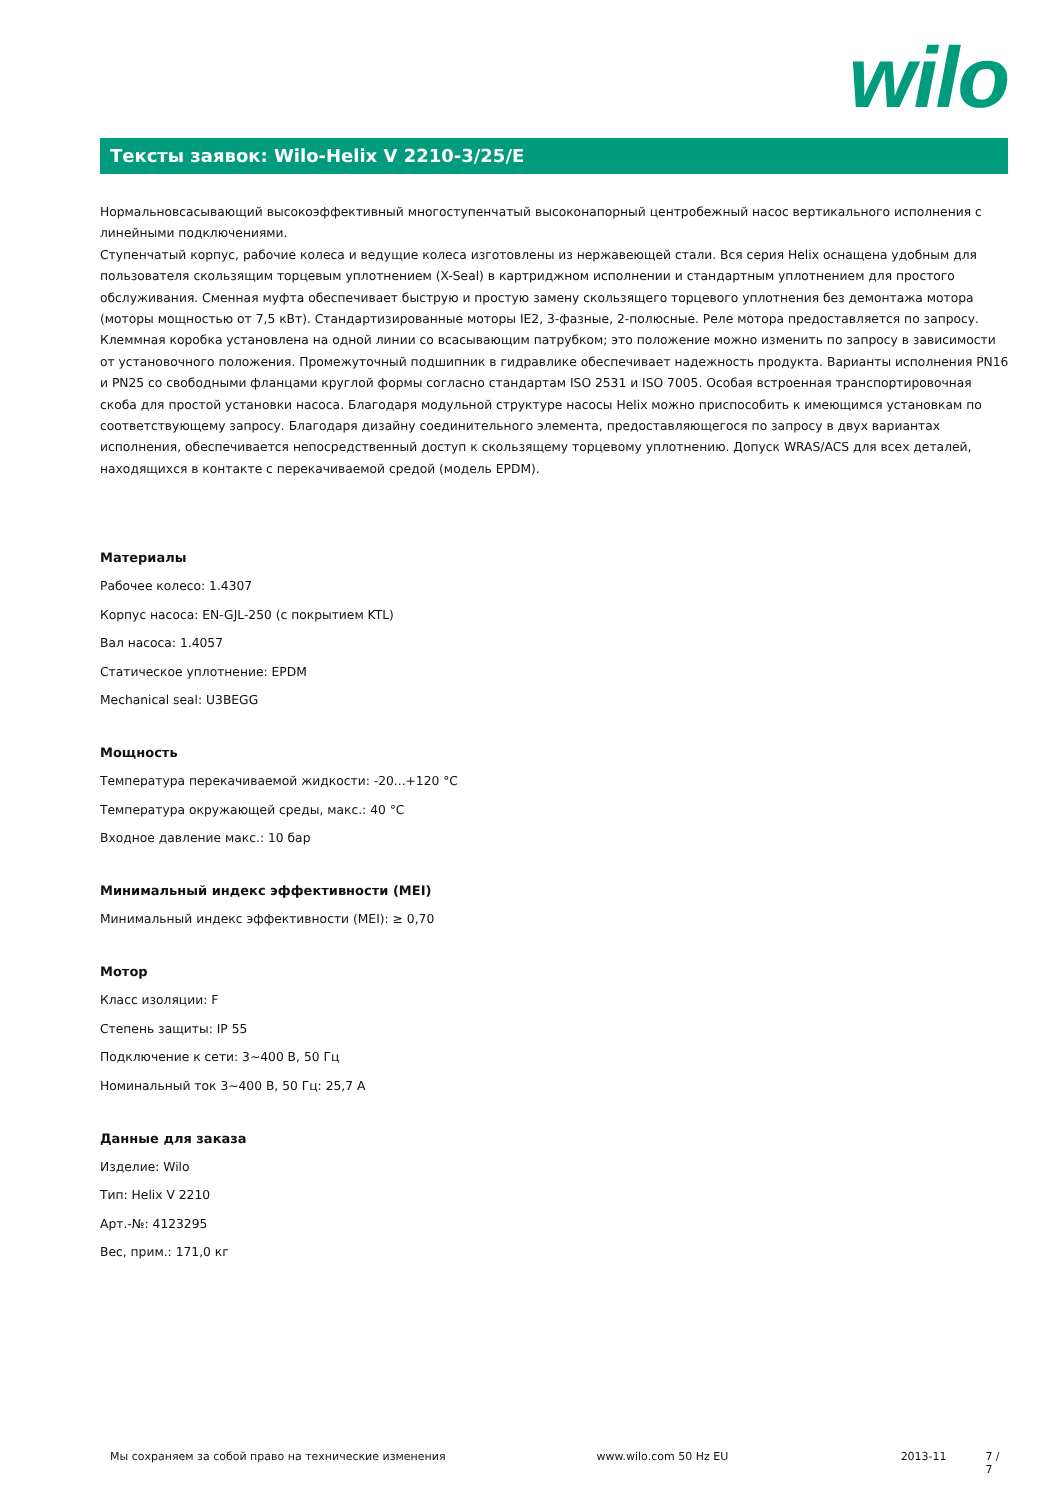wilo
Тексты заявок: Wilo-Helix V 2210-3/25/E
Нормальновсасывающий высокоэффективный многоступенчатый высоконапорный центробежный насос вертикального исполнения с линейными подключениями.
Ступенчатый корпус, рабочие колеса и ведущие колеса изготовлены из нержавеющей стали. Вся серия Helix оснащена удобным для пользователя скользящим торцевым уплотнением (X-Seal) в картриджном исполнении и стандартным уплотнением для простого обслуживания. Сменная муфта обеспечивает быструю и простую замену скользящего торцевого уплотнения без демонтажа мотора (моторы мощностью от 7,5 кВт). Стандартизированные моторы IE2, 3-фазные, 2-полюсные. Реле мотора предоставляется по запросу. Клеммная коробка установлена на одной линии со всасывающим патрубком; это положение можно изменить по запросу в зависимости от установочного положения. Промежуточный подшипник в гидравлике обеспечивает надежность продукта. Варианты исполнения PN16 и PN25 со свободными фланцами круглой формы согласно стандартам ISO 2531 и ISO 7005. Особая встроенная транспортировочная скоба для простой установки насоса. Благодаря модульной структуре насосы Helix можно приспособить к имеющимся установкам по соответствующему запросу. Благодаря дизайну соединительного элемента, предоставляющегося по запросу в двух вариантах исполнения, обеспечивается непосредственный доступ к скользящему торцевому уплотнению. Допуск WRAS/ACS для всех деталей, находящихся в контакте с перекачиваемой средой (модель EPDM).
Материалы
Рабочее колесо: 1.4307
Корпус насоса: EN-GJL-250 (с покрытием KTL)
Вал насоса: 1.4057
Статическое уплотнение: EPDM
Mechanical seal: U3BEGG
Мощность
Температура перекачиваемой жидкости: -20...+120 °C
Температура окружающей среды, макс.: 40 °C
Входное давление макс.: 10 бар
Минимальный индекс эффективности (MEI)
Минимальный индекс эффективности (MEI): ≥ 0,70
Мотор
Класс изоляции: F
Степень защиты: IP 55
Подключение к сети: 3~400 В, 50 Гц
Номинальный ток 3~400 В, 50 Гц: 25,7 A
Данные для заказа
Изделие: Wilo
Тип: Helix V 2210
Арт.-№: 4123295
Вес, прим.: 171,0 кг
Мы сохраняем за собой право на технические изменения www.wilo.com 50 Hz EU 2013-11 7 / 7